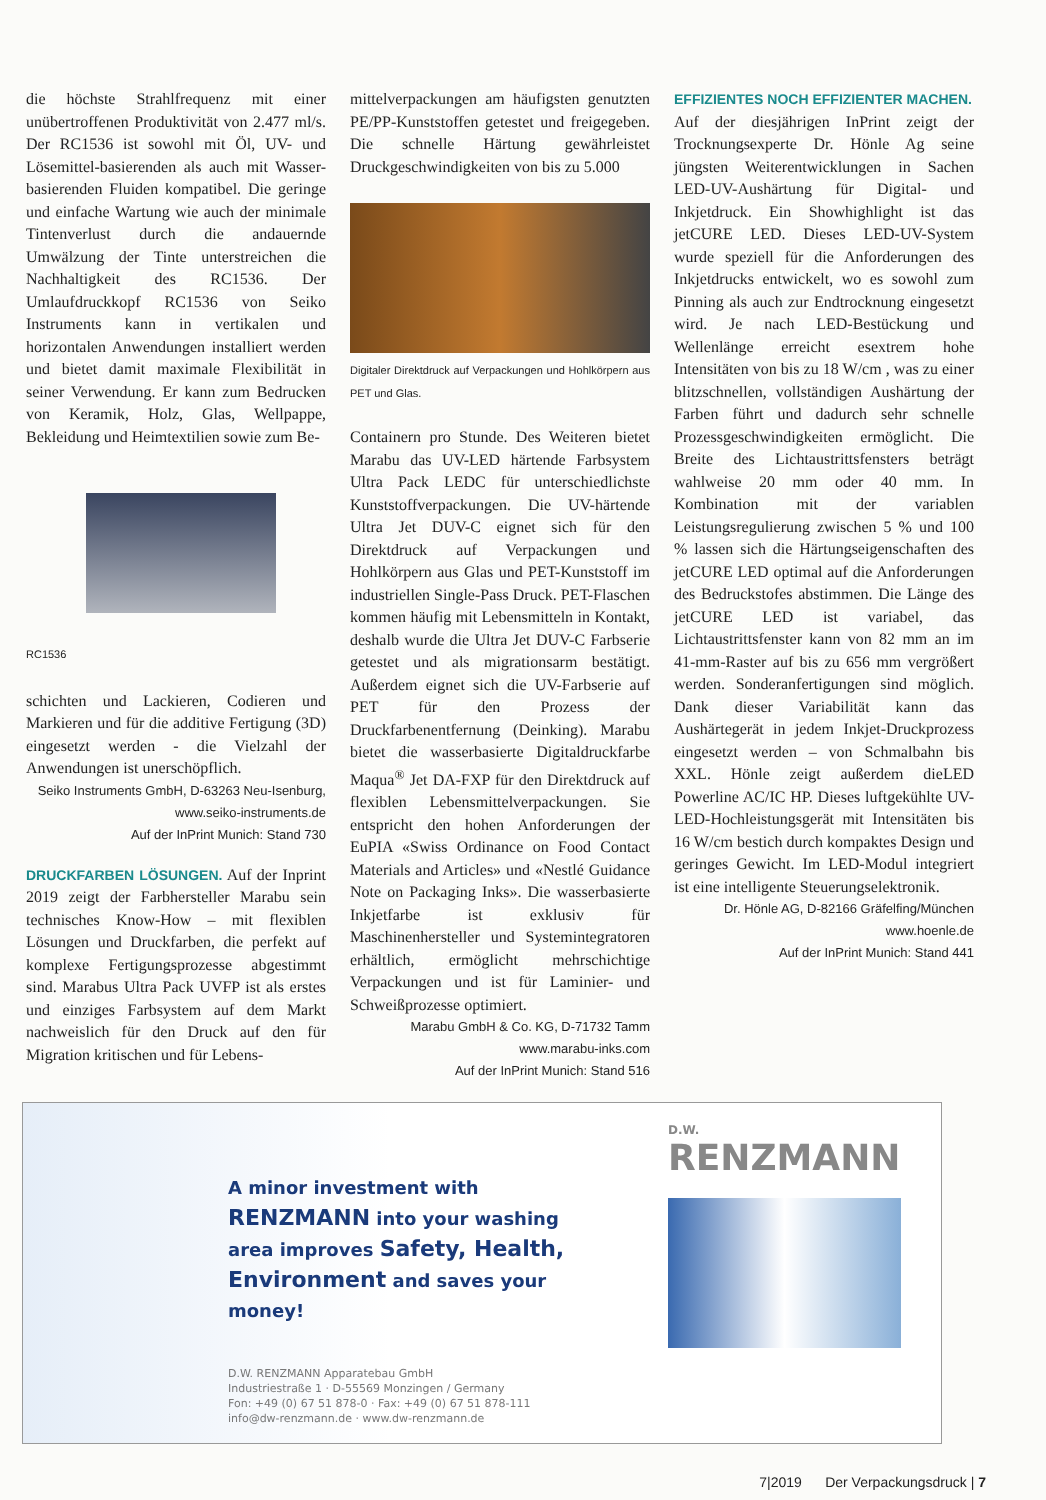die höchste Strahlfrequenz mit einer unübertroffenen Produktivität von 2.477 ml/s. Der RC1536 ist sowohl mit Öl, UV- und Lösemittel-basierenden als auch mit Wasser-basierenden Fluiden kompatibel. Die geringe und einfache Wartung wie auch der minimale Tintenverlust durch die andauernde Umwälzung der Tinte unterstreichen die Nachhaltigkeit des RC1536. Der Umlaufdruckkopf RC1536 von Seiko Instruments kann in vertikalen und horizontalen Anwendungen installiert werden und bietet damit maximale Flexibilität in seiner Verwendung. Er kann zum Bedrucken von Keramik, Holz, Glas, Wellpappe, Bekleidung und Heimtextilien sowie zum Be-
RC1536
schichten und Lackieren, Codieren und Markieren und für die additive Fertigung (3D) eingesetzt werden - die Vielzahl der Anwendungen ist unerschöpflich.
Seiko Instruments GmbH, D-63263 Neu-Isenburg, www.seiko-instruments.de
Auf der InPrint Munich: Stand 730
DRUCKFARBEN LÖSUNGEN. Auf der Inprint 2019 zeigt der Farbhersteller Marabu sein technisches Know-How – mit flexiblen Lösungen und Druckfarben, die perfekt auf komplexe Fertigungsprozesse abgestimmt sind. Marabus Ultra Pack UVFP ist als erstes und einziges Farbsystem auf dem Markt nachweislich für den Druck auf den für Migration kritischen und für Lebens-
mittelverpackungen am häufigsten genutzten PE/PP-Kunststoffen getestet und freigegeben. Die schnelle Härtung gewährleistet Druckgeschwindigkeiten von bis zu 5.000
Digitaler Direktdruck auf Verpackungen und Hohlkörpern aus PET und Glas.
Containern pro Stunde. Des Weiteren bietet Marabu das UV-LED härtende Farbsystem Ultra Pack LEDC für unterschiedlichste Kunststoffverpackungen. Die UV-härtende Ultra Jet DUV-C eignet sich für den Direktdruck auf Verpackungen und Hohlkörpern aus Glas und PET-Kunststoff im industriellen Single-Pass Druck. PET-Flaschen kommen häufig mit Lebensmitteln in Kontakt, deshalb wurde die Ultra Jet DUV-C Farbserie getestet und als migrationsarm bestätigt. Außerdem eignet sich die UV-Farbserie auf PET für den Prozess der Druckfarbenentfernung (Deinking). Marabu bietet die wasserbasierte Digitaldruckfarbe Maqua<sup>®</sup> Jet DA-FXP für den Direktdruck auf flexiblen Lebensmittelverpackungen. Sie entspricht den hohen Anforderungen der EuPIA «Swiss Ordinance on Food Contact Materials and Articles» und «Nestlé Guidance Note on Packaging Inks». Die wasserbasierte Inkjetfarbe ist exklusiv für Maschinenhersteller und Systemintegratoren erhältlich, ermöglicht mehrschichtige Verpackungen und ist für Laminier- und Schweißprozesse optimiert.
Marabu GmbH & Co. KG, D-71732 Tamm
www.marabu-inks.com
Auf der InPrint Munich: Stand 516
EFFIZIENTES NOCH EFFIZIENTER MACHEN.
Auf der diesjährigen InPrint zeigt der Trocknungsexperte Dr. Hönle Ag seine jüngsten Weiterentwicklungen in Sachen LED-UV-Aushärtung für Digital- und Inkjetdruck. Ein Showhighlight ist das jetCURE LED. Dieses LED-UV-System wurde speziell für die Anforderungen des Inkjetdrucks entwickelt, wo es sowohl zum Pinning als auch zur Endtrocknung eingesetzt wird. Je nach LED-Bestückung und Wellenlänge erreicht esextrem hohe Intensitäten von bis zu 18 W/cm , was zu einer blitzschnellen, vollständigen Aushärtung der Farben führt und dadurch sehr schnelle Prozessgeschwindigkeiten ermöglicht. Die Breite des Lichtaustrittsfensters beträgt wahlweise 20 mm oder 40 mm. In Kombination mit der variablen Leistungsregulierung zwischen 5 % und 100 % lassen sich die Härtungseigenschaften des jetCURE LED optimal auf die Anforderungen des Bedruckstofes abstimmen. Die Länge des jetCURE LED ist variabel, das Lichtaustrittsfenster kann von 82 mm an im 41-mm-Raster auf bis zu 656 mm vergrößert werden. Sonderanfertigungen sind möglich. Dank dieser Variabilität kann das Aushärtegerät in jedem Inkjet-Druckprozess eingesetzt werden – von Schmalbahn bis XXL. Hönle zeigt außerdem dieLED Powerline AC/IC HP. Dieses luftgekühlte UV-LED-Hochleistungsgerät mit Intensitäten bis 16 W/cm bestich durch kompaktes Design und geringes Gewicht. Im LED-Modul integriert ist eine intelligente Steuerungselektronik.
Dr. Hönle AG, D-82166 Gräfelfing/München
www.hoenle.de
Auf der InPrint Munich: Stand 441
A minor investment with
RENZMANN into your washing area improves Safety, Health, Environment and saves your money!
D.W. RENZMANN Apparatebau GmbH
Industriestraße 1 · D-55569 Monzingen / Germany
Fon: +49 (0) 67 51 878-0 · Fax: +49 (0) 67 51 878-111
info@dw-renzmann.de · www.dw-renzmann.de
D.W.
RENZMANN
7|2019 Der Verpackungsdruck | 7